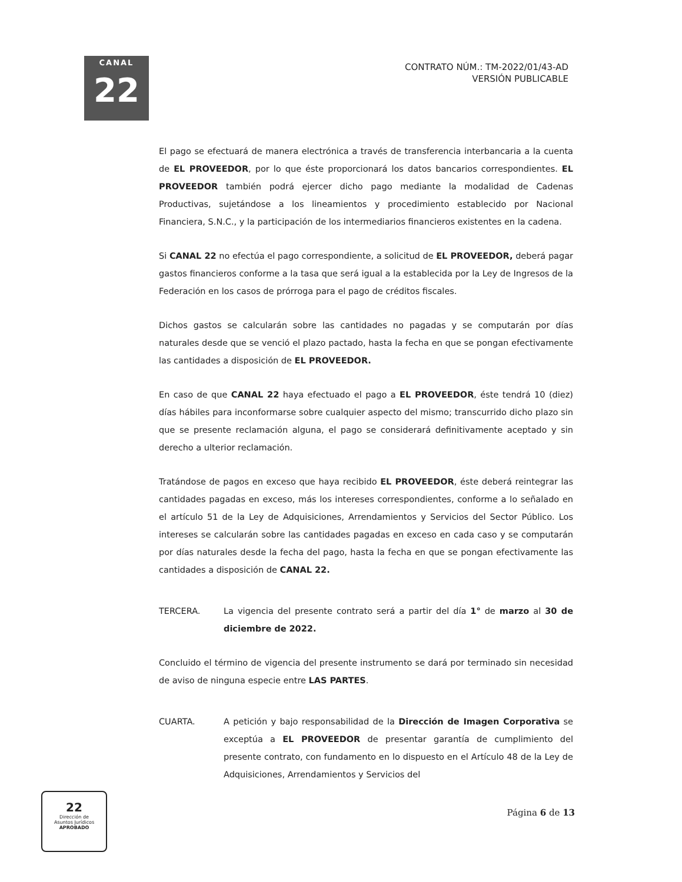CANAL
22
CONTRATO NÚM.: TM-2022/01/43-AD
VERSIÓN PUBLICABLE
El pago se efectuará de manera electrónica a través de transferencia interbancaria a la cuenta de EL PROVEEDOR, por lo que éste proporcionará los datos bancarios correspondientes. EL PROVEEDOR también podrá ejercer dicho pago mediante la modalidad de Cadenas Productivas, sujetándose a los lineamientos y procedimiento establecido por Nacional Financiera, S.N.C., y la participación de los intermediarios financieros existentes en la cadena.
Si CANAL 22 no efectúa el pago correspondiente, a solicitud de EL PROVEEDOR, deberá pagar gastos financieros conforme a la tasa que será igual a la establecida por la Ley de Ingresos de la Federación en los casos de prórroga para el pago de créditos fiscales.
Dichos gastos se calcularán sobre las cantidades no pagadas y se computarán por días naturales desde que se venció el plazo pactado, hasta la fecha en que se pongan efectivamente las cantidades a disposición de EL PROVEEDOR.
En caso de que CANAL 22 haya efectuado el pago a EL PROVEEDOR, éste tendrá 10 (diez) días hábiles para inconformarse sobre cualquier aspecto del mismo; transcurrido dicho plazo sin que se presente reclamación alguna, el pago se considerará definitivamente aceptado y sin derecho a ulterior reclamación.
Tratándose de pagos en exceso que haya recibido EL PROVEEDOR, éste deberá reintegrar las cantidades pagadas en exceso, más los intereses correspondientes, conforme a lo señalado en el artículo 51 de la Ley de Adquisiciones, Arrendamientos y Servicios del Sector Público. Los intereses se calcularán sobre las cantidades pagadas en exceso en cada caso y se computarán por días naturales desde la fecha del pago, hasta la fecha en que se pongan efectivamente las cantidades a disposición de CANAL 22.
TERCERA. La vigencia del presente contrato será a partir del día 1° de marzo al 30 de diciembre de 2022.
Concluido el término de vigencia del presente instrumento se dará por terminado sin necesidad de aviso de ninguna especie entre LAS PARTES.
CUARTA. A petición y bajo responsabilidad de la Dirección de Imagen Corporativa se exceptúa a EL PROVEEDOR de presentar garantía de cumplimiento del presente contrato, con fundamento en lo dispuesto en el Artículo 48 de la Ley de Adquisiciones, Arrendamientos y Servicios del
Página 6 de 13
22
Dirección de
Asuntos Jurídicos
APROBADO